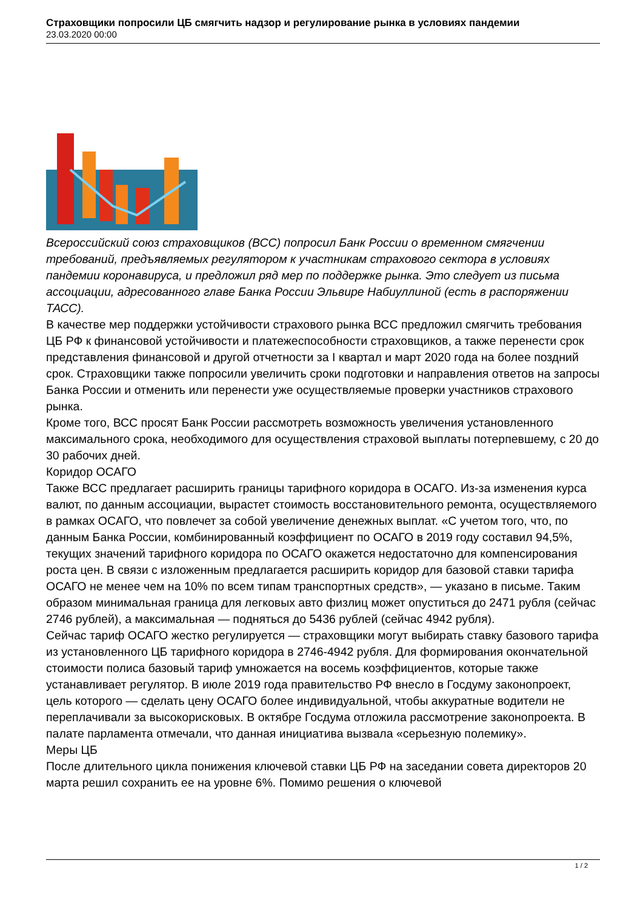Страховщики попросили ЦБ смягчить надзор и регулирование рынка в условиях пандемии
23.03.2020 00:00
Всероссийский союз страховщиков (ВСС) попросил Банк России о временном смягчении требований, предъявляемых регулятором к участникам страхового сектора в условиях пандемии коронавируса, и предложил ряд мер по поддержке рынка. Это следует из письма ассоциации, адресованного главе Банка России Эльвире Набиуллиной (есть в распоряжении ТАСС).
В качестве мер поддержки устойчивости страхового рынка ВСС предложил смягчить требования ЦБ РФ к финансовой устойчивости и платежеспособности страховщиков, а также перенести срок представления финансовой и другой отчетности за I квартал и март 2020 года на более поздний срок. Страховщики также попросили увеличить сроки подготовки и направления ответов на запросы Банка России и отменить или перенести уже осуществляемые проверки участников страхового рынка.
Кроме того, ВСС просят Банк России рассмотреть возможность увеличения установленного максимального срока, необходимого для осуществления страховой выплаты потерпевшему, с 20 до 30 рабочих дней.
Коридор ОСАГО
Также ВСС предлагает расширить границы тарифного коридора в ОСАГО. Из-за изменения курса валют, по данным ассоциации, вырастет стоимость восстановительного ремонта, осуществляемого в рамках ОСАГО, что повлечет за собой увеличение денежных выплат. «С учетом того, что, по данным Банка России, комбинированный коэффициент по ОСАГО в 2019 году составил 94,5%, текущих значений тарифного коридора по ОСАГО окажется недостаточно для компенсирования роста цен. В связи с изложенным предлагается расширить коридор для базовой ставки тарифа ОСАГО не менее чем на 10% по всем типам транспортных средств», — указано в письме. Таким образом минимальная граница для легковых авто физлиц может опуститься до 2471 рубля (сейчас 2746 рублей), а максимальная — подняться до 5436 рублей (сейчас 4942 рубля).
Сейчас тариф ОСАГО жестко регулируется — страховщики могут выбирать ставку базового тарифа из установленного ЦБ тарифного коридора в 2746-4942 рубля. Для формирования окончательной стоимости полиса базовый тариф умножается на восемь коэффициентов, которые также устанавливает регулятор. В июле 2019 года правительство РФ внесло в Госдуму законопроект, цель которого — сделать цену ОСАГО более индивидуальной, чтобы аккуратные водители не переплачивали за высокорисковых. В октябре Госдума отложила рассмотрение законопроекта. В палате парламента отмечали, что данная инициатива вызвала «серьезную полемику».
Меры ЦБ
После длительного цикла понижения ключевой ставки ЦБ РФ на заседании совета директоров 20 марта решил сохранить ее на уровне 6%. Помимо решения о ключевой
1 / 2